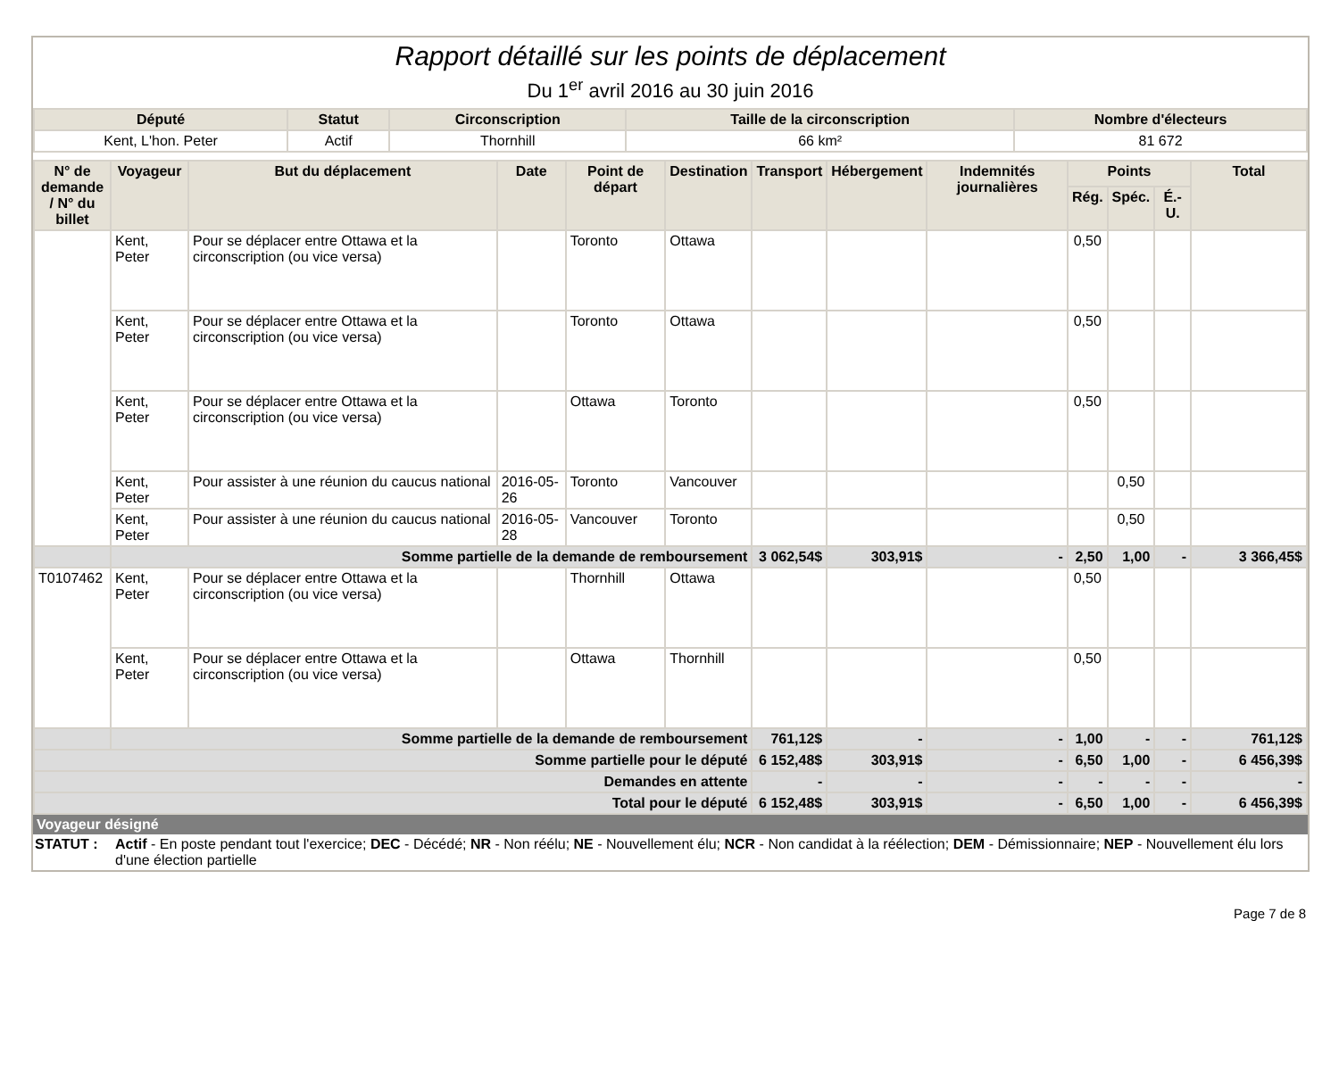Rapport détaillé sur les points de déplacement
Du 1<sup>er</sup> avril 2016 au 30 juin 2016
| Député | Statut | Circonscription | Taille de la circonscription | Nombre d'électeurs |
| --- | --- | --- | --- | --- |
| Kent, L'hon. Peter | Actif | Thornhill | 66 km² | 81 672 |
| N° de demande / N° du billet | Voyageur | But du déplacement | Date | Point de départ | Destination | Transport | Hébergement | Indemnités journalières | Points | | | Total |
| --- | --- | --- | --- | --- | --- | --- | --- | --- | --- | --- | --- | --- |
| | | | | | | | | | Rég. | Spéc. | É.-U. | |
| | Kent, Peter | Pour se déplacer entre Ottawa et la circonscription (ou vice versa) | | Toronto | Ottawa | | | | 0,50 | | | |
| | Kent, Peter | Pour se déplacer entre Ottawa et la circonscription (ou vice versa) | | Toronto | Ottawa | | | | 0,50 | | | |
| | Kent, Peter | Pour se déplacer entre Ottawa et la circonscription (ou vice versa) | | Ottawa | Toronto | | | | 0,50 | | | |
| | Kent, Peter | Pour assister à une réunion du caucus national | 2016-05-26 | Toronto | Vancouver | | | | | 0,50 | | |
| | Kent, Peter | Pour assister à une réunion du caucus national | 2016-05-28 | Vancouver | Toronto | | | | | 0,50 | | |
| | Somme partielle de la demande de remboursement | | | | | 3 062,54$ | 303,91$ | - | 2,50 | 1,00 | - | 3 366,45$ |
| T0107462 | Kent, Peter | Pour se déplacer entre Ottawa et la circonscription (ou vice versa) | | Thornhill | Ottawa | | | | 0,50 | | | |
| | Kent, Peter | Pour se déplacer entre Ottawa et la circonscription (ou vice versa) | | Ottawa | Thornhill | | | | 0,50 | | | |
| | Somme partielle de la demande de remboursement | | | | | 761,12$ | - | - | 1,00 | - | - | 761,12$ |
| Somme partielle pour le député | | | | | | 6 152,48$ | 303,91$ | - | 6,50 | 1,00 | - | 6 456,39$ |
| Demandes en attente | | | | | | - | - | - | - | - | - | - |
| Total pour le député | | | | | | 6 152,48$ | 303,91$ | - | 6,50 | 1,00 | - | 6 456,39$ |
Voyageur désigné
STATUT : Actif - En poste pendant tout l'exercice; DEC - Décédé; NR - Non réélu; NE - Nouvellement élu; NCR - Non candidat à la réélection; DEM - Démissionnaire; NEP - Nouvellement élu lors d'une élection partielle
Page 7 de 8